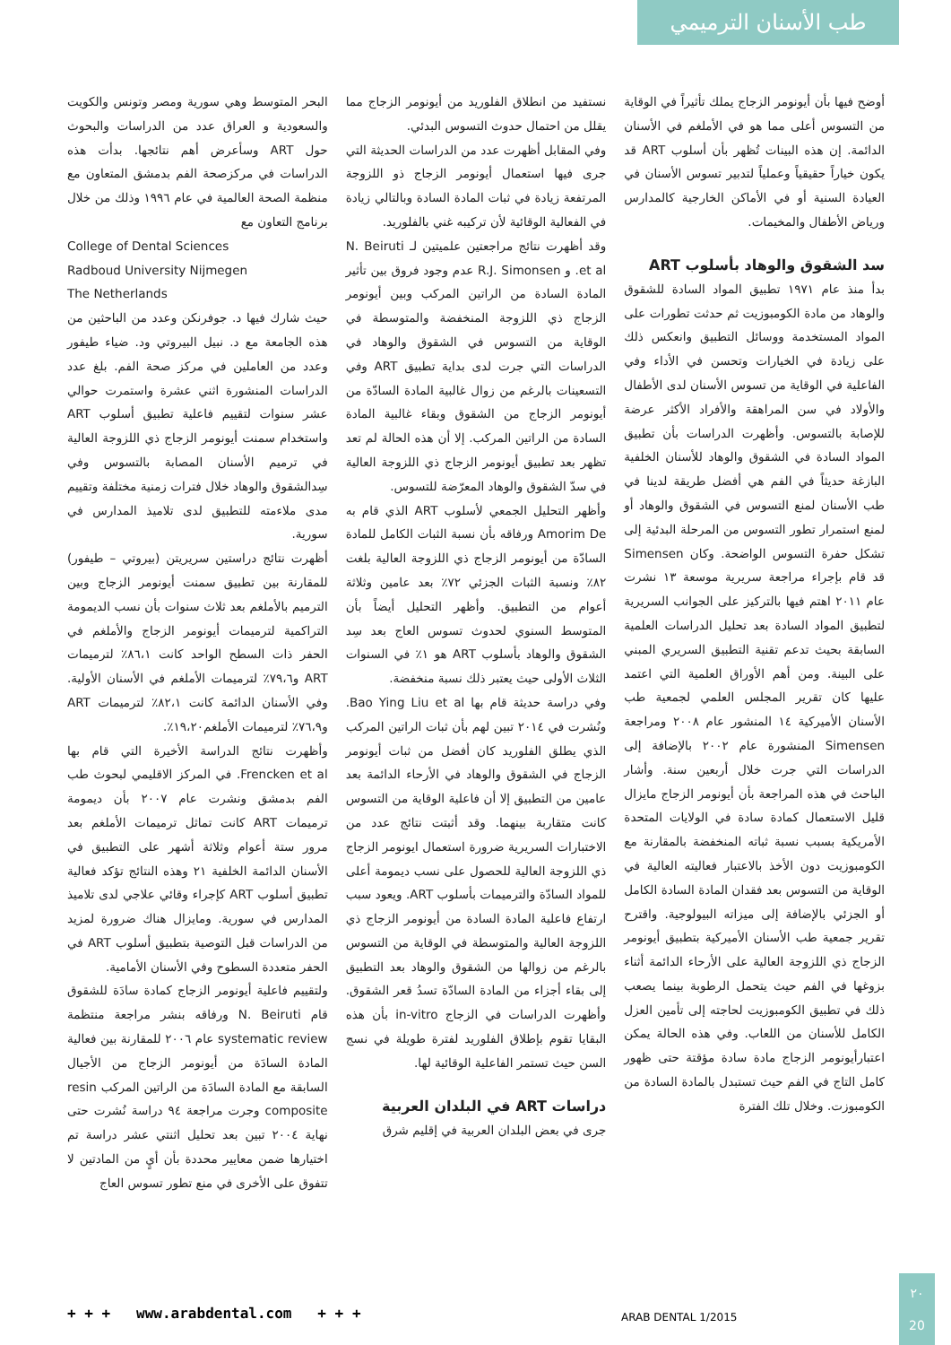طب الأسنان الترميمي
أوضح فيها بأن أيونومر الزجاج يملك تأثيراً في الوقاية من التسوس أعلى مما هو في الأملغم في الأسنان الدائمة. إن هذه البينات تُظهر بأن أسلوب ART قد يكون خياراً حقيقياً وعملياً لتدبير تسوس الأسنان في العيادة السنية أو في الأماكن الخارجية كالمدارس ورياض الأطفال والمخيمات.
سد الشقوق والوهاد بأسلوب ART
بدأ منذ عام ١٩٧١ تطبيق المواد السادة للشقوق والوهاد من مادة الكومبوزيت ثم حدثت تطورات على المواد المستخدمة ووسائل التطبيق وانعكس ذلك على زيادة في الخيارات وتحسن في الأداء وفي الفاعلية في الوقاية من تسوس الأسنان لدى الأطفال والأولاد في سن المراهقة والأفراد الأكثر عرضة للإصابة بالتسوس. وأظهرت الدراسات بأن تطبيق المواد السادة في الشقوق والوهاد للأسنان الخلفية البازغة حديثاً في الفم هي أفضل طريقة لدينا في طب الأسنان لمنع التسوس في الشقوق والوهاد أو لمنع استمرار تطور التسوس من المرحلة البدئية إلى تشكل حفرة التسوس الواضحة. وكان Simensen قد قام بإجراء مراجعة سريرية موسعة ١٣ نشرت عام ٢٠١١ اهتم فيها بالتركيز على الجوانب السريرية لتطبيق المواد السادة بعد تحليل الدراسات العلمية السابقة بحيث تدعم تقنية التطبيق السريري المبني على البينة. ومن أهم الأوراق العلمية التي اعتمد عليها كان تقرير المجلس العلمي لجمعية طب الأسنان الأميركية ١٤ المنشور عام ٢٠٠٨ ومراجعة Simensen المنشورة عام ٢٠٠٢ بالإضافة إلى الدراسات التي جرت خلال أربعين سنة. وأشار الباحث في هذه المراجعة بأن أيونومر الزجاج مايزال قليل الاستعمال كمادة سادة في الولايات المتحدة الأمريكية بسبب نسبة ثباته المنخفضة بالمقارنة مع الكومبوزيت دون الأخذ بالاعتبار فعاليته العالية في الوقاية من التسوس بعد فقدان المادة السادة الكامل أو الجزئي بالإضافة إلى ميزاته البيولوجية. واقترح تقرير جمعية طب الأسنان الأميركية بتطبيق أيونومر الزجاج ذي اللزوجة العالية على الأرحاء الدائمة أثناء بزوغها في الفم حيث يتحمل الرطوبة بينما يصعب ذلك في تطبيق الكومبوزيت لحاجته إلى تأمين العزل الكامل للأسنان من اللعاب. وفي هذه الحالة يمكن اعتبارأيونومر الزجاج مادة سادة مؤقتة حتى ظهور كامل التاج في الفم حيث تستبدل بالمادة السادة من الكومبوزت. وخلال تلك الفترة
نستفيد من انطلاق الفلوريد من أيونومر الزجاج مما يقلل من احتمال حدوث التسوس البدئي.
وفي المقابل أظهرت عدد من الدراسات الحديثة التي جرى فيها استعمال أيونومر الزجاج ذو اللزوجة المرتفعة زيادة في ثبات المادة السادة وبالتالي زيادة في الفعالية الوقائية لأن تركيبه غني بالفلوريد.
وقد أظهرت نتائج مراجعتين علميتين لـ N. Beiruti et al. و R.J. Simonsen عدم وجود فروق بين تأثير المادة السادة من الراتين المركب وبين أيونومر الزجاج ذي اللزوجة المنخفضة والمتوسطة في الوقاية من التسوس في الشقوق والوهاد في الدراسات التي جرت لدى بداية تطبيق ART وفي التسعينات بالرغم من زوال غالبية المادة السادّة من أيونومر الزجاج من الشقوق وبقاء غالبية المادة السادة من الراتين المركب. إلا أن هذه الحالة لم تعد تظهر بعد تطبيق أيونومر الزجاج ذي اللزوجة العالية في سدّ الشقوق والوهاد المعرّضة للتسوس.
وأظهر التحليل الجمعي لأسلوب ART الذي قام به Amorim De ورفاقه بأن نسبة الثبات الكامل للمادة السادّة من أيونومر الزجاج ذي اللزوجة العالية بلغت ٨٢٪ ونسبة الثبات الجزئي ٧٢٪ بعد عامين وثلاثة أعوام من التطبيق. وأظهر التحليل أيضاً بأن المتوسط السنوي لحدوث تسوس العاج بعد سِد الشقوق والوهاد بأسلوب ART هو ١٪ في السنوات الثلاث الأولى حيث يعتبر ذلك نسبة منخفضة.
وفي دراسة حديثة قام بها Bao Ying Liu et al. ونُشرت في ٢٠١٤ تبين لهم بأن ثبات الراتين المركب الذي يطلق الفلوريد كان أفضل من ثبات أيونومر الزجاج في الشقوق والوهاد في الأرحاء الدائمة بعد عامين من التطبيق إلا أن فاعلية الوقاية من التسوس كانت متقاربة بينهما. وقد أثبتت نتائج عدد من الاختبارات السريرية ضرورة استعمال ايونومر الزجاج ذي اللزوجة العالية للحصول على نسب ديمومة أعلى للمواد السادّة والترميمات بأسلوب ART. ويعود سبب ارتفاع فاعلية المادة السادة من أيونومر الزجاج ذي اللزوجة العالية والمتوسطة في الوقاية من التسوس بالرغم من زوالها من الشقوق والوهاد بعد التطبيق إلى بقاء أجزاء من المادة السادّة تسدُ قعر الشقوق. وأظهرت الدراسات في الزجاج in-vitro بأن هذه البقايا تقوم بإطلاق الفلوريد لفترة طويلة في نسج السن حيث تستمر الفاعلية الوقائية لها.
دراسات ART في البلدان العربية
جرى في بعض البلدان العربية في إقليم شرق
البحر المتوسط وهي سورية ومصر وتونس والكويت والسعودية و العراق عدد من الدراسات والبحوث حول ART وسأعرض أهم نتائجها. بدأت هذه الدراسات في مركزصحة الفم بدمشق المتعاون مع منظمة الصحة العالمية في عام ١٩٩٦ وذلك من خلال برنامج التعاون مع
College of Dental Sciences
Radboud University Nijmegen
The Netherlands
حيث شارك فيها د. جوفرنكن وعدد من الباحثين من هذه الجامعة مع د. نبيل البيروتي ود. ضياء طيفور وعدد من العاملين في مركز صحة الفم. بلغ عدد الدراسات المنشورة اثني عشرة واستمرت حوالي عشر سنوات لتقييم فاعلية تطبيق أسلوب ART واستخدام سمنت أيونومر الزجاج ذي اللزوجة العالية في ترميم الأسنان المصابة بالتسوس وفي سِدالشقوق والوهاد خلال فترات زمنية مختلفة وتقييم مدى ملاءمته للتطبيق لدى تلاميذ المدارس في سورية.
أظهرت نتائج دراستين سريريتن (بيروتي – طيفور) للمقارنة بين تطبيق سمنت أيونومر الزجاج وبين الترميم بالأملغم بعد ثلاث سنوات بأن نسب الديمومة التراكمية لترميمات أيونومر الزجاج والأملغم في الحفر ذات السطح الواحد كانت ٨٦،١٪ لترميمات ART و٧٩،٦٪ لترميمات الأملغم في الأسنان الأولية. وفي الأسنان الدائمة كانت ٨٢،١٪ لترميمات ART و٧٦،٩٪ لترميمات الأملغم١٩،٢٠٪.
وأظهرت نتائج الدراسة الأخيرة التي قام بها Frencken et al. في المركز الاقليمي لبحوث طب الفم بدمشق ونشرت عام ٢٠٠٧ بأن ديمومة ترميمات ART كانت تماثل ترميمات الأملغم بعد مرور ستة أعوام وثلاثة أشهر على التطبيق في الأسنان الدائمة الخلفية ٢١ وهذه النتائج تؤكد فعالية تطبيق أسلوب ART كإجراء وقائي علاجي لدى تلاميذ المدارس في سورية. ومايزال هناك ضرورة لمزيد من الدراسات قبل التوصية بتطبيق أسلوب ART في الحفر متعددة السطوح وفي الأسنان الأمامية.
ولتقييم فاعلية أيونومر الزجاج كمادة سادَة للشقوق قام N. Beiruti ورفاقه بنشر مراجعة منتظمة systematic review عام ٢٠٠٦ للمقارنة بين فعالية المادة السادَة من أيونومر الزجاج من الأجيال السابقة مع المادة السادَة من الراتين المركب resin composite وجرت مراجعة ٩٤ دراسة نُشرت حتى نهاية ٢٠٠٤ تبين بعد تحليل اثنتي عشر دراسة تم اختيارها ضمن معايير محددة بأن أيٍ من المادتين لا تتفوق على الأخرى في منع تطور تسوس العاج
+ + + www.arabdental.com + + +
ARAB DENTAL 1/2015
٢٠
20